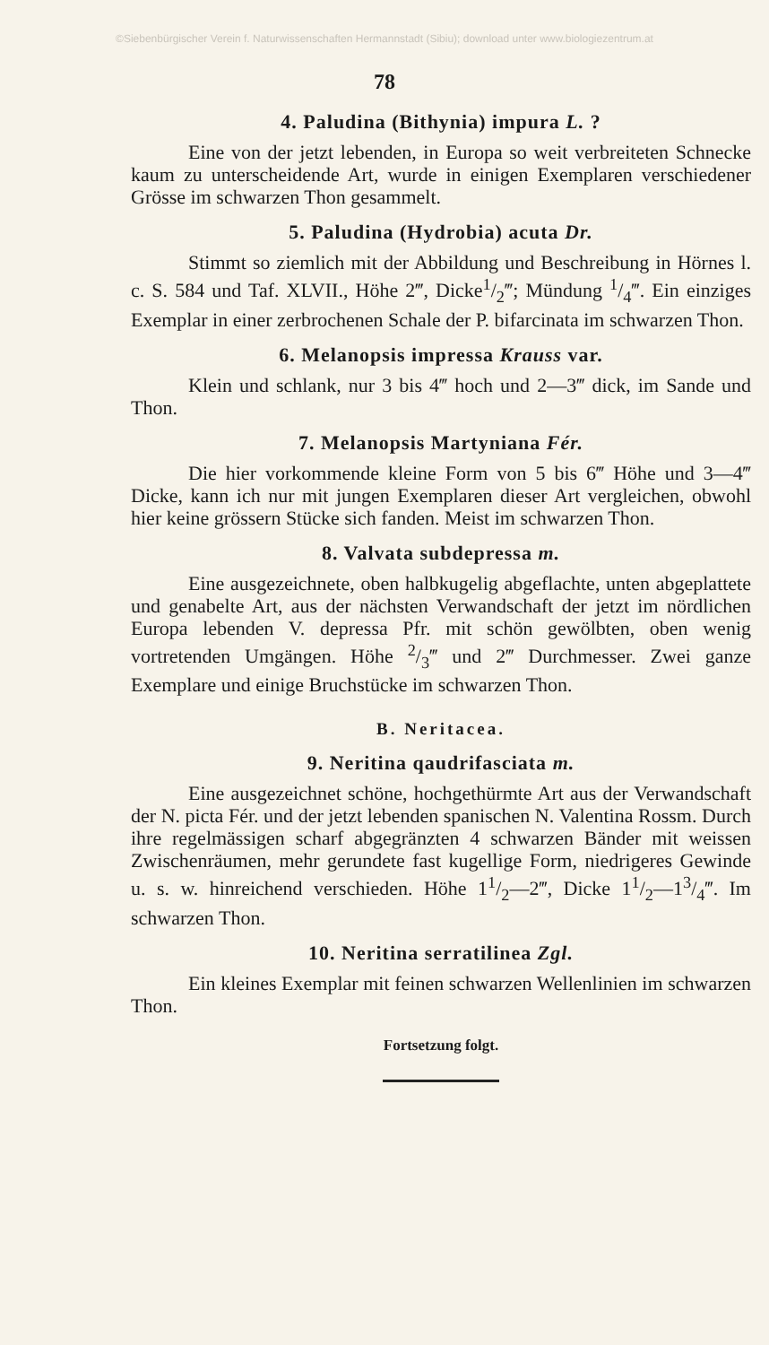©Siebenbürgischer Verein f. Naturwissenschaften Hermannstadt (Sibiu); download unter www.biologiezentrum.at
78
4. Paludina (Bithynia) impura L. ?
Eine von der jetzt lebenden, in Europa so weit verbreiteten Schnecke kaum zu unterscheidende Art, wurde in einigen Exemplaren verschiedener Grösse im schwarzen Thon gesammelt.
5. Paludina (Hydrobia) acuta Dr.
Stimmt so ziemlich mit der Abbildung und Beschreibung in Hörnes l. c. S. 584 und Taf. XLVII., Höhe 2‴, Dicke1/2‴; Mündung 1/4‴. Ein einziges Exemplar in einer zerbrochenen Schale der P. bifarcinata im schwarzen Thon.
6. Melanopsis impressa Krauss var.
Klein und schlank, nur 3 bis 4‴ hoch und 2—3‴ dick, im Sande und Thon.
7. Melanopsis Martyniana Fér.
Die hier vorkommende kleine Form von 5 bis 6‴ Höhe und 3—4‴ Dicke, kann ich nur mit jungen Exemplaren dieser Art vergleichen, obwohl hier keine grössern Stücke sich fanden. Meist im schwarzen Thon.
8. Valvata subdepressa m.
Eine ausgezeichnete, oben halbkugelig abgeflachte, unten abgeplattete und genabelte Art, aus der nächsten Verwandschaft der jetzt im nördlichen Europa lebenden V. depressa Pfr. mit schön gewölbten, oben wenig vortretenden Umgängen. Höhe 2/3‴ und 2‴ Durchmesser. Zwei ganze Exemplare und einige Bruchstücke im schwarzen Thon.
B. Neritacea.
9. Neritina qaudrifasciata m.
Eine ausgezeichnet schöne, hochgethürmte Art aus der Verwandschaft der N. picta Fér. und der jetzt lebenden spanischen N. Valentina Rossm. Durch ihre regelmässigen scharf abgegränzten 4 schwarzen Bänder mit weissen Zwischenräumen, mehr gerundete fast kugellige Form, niedrigeres Gewinde u. s. w. hinreichend verschieden. Höhe 11/2—2‴, Dicke 11/2—13/4‴. Im schwarzen Thon.
10. Neritina serratilinea Zgl.
Ein kleines Exemplar mit feinen schwarzen Wellenlinien im schwarzen Thon.
Fortsetzung folgt.